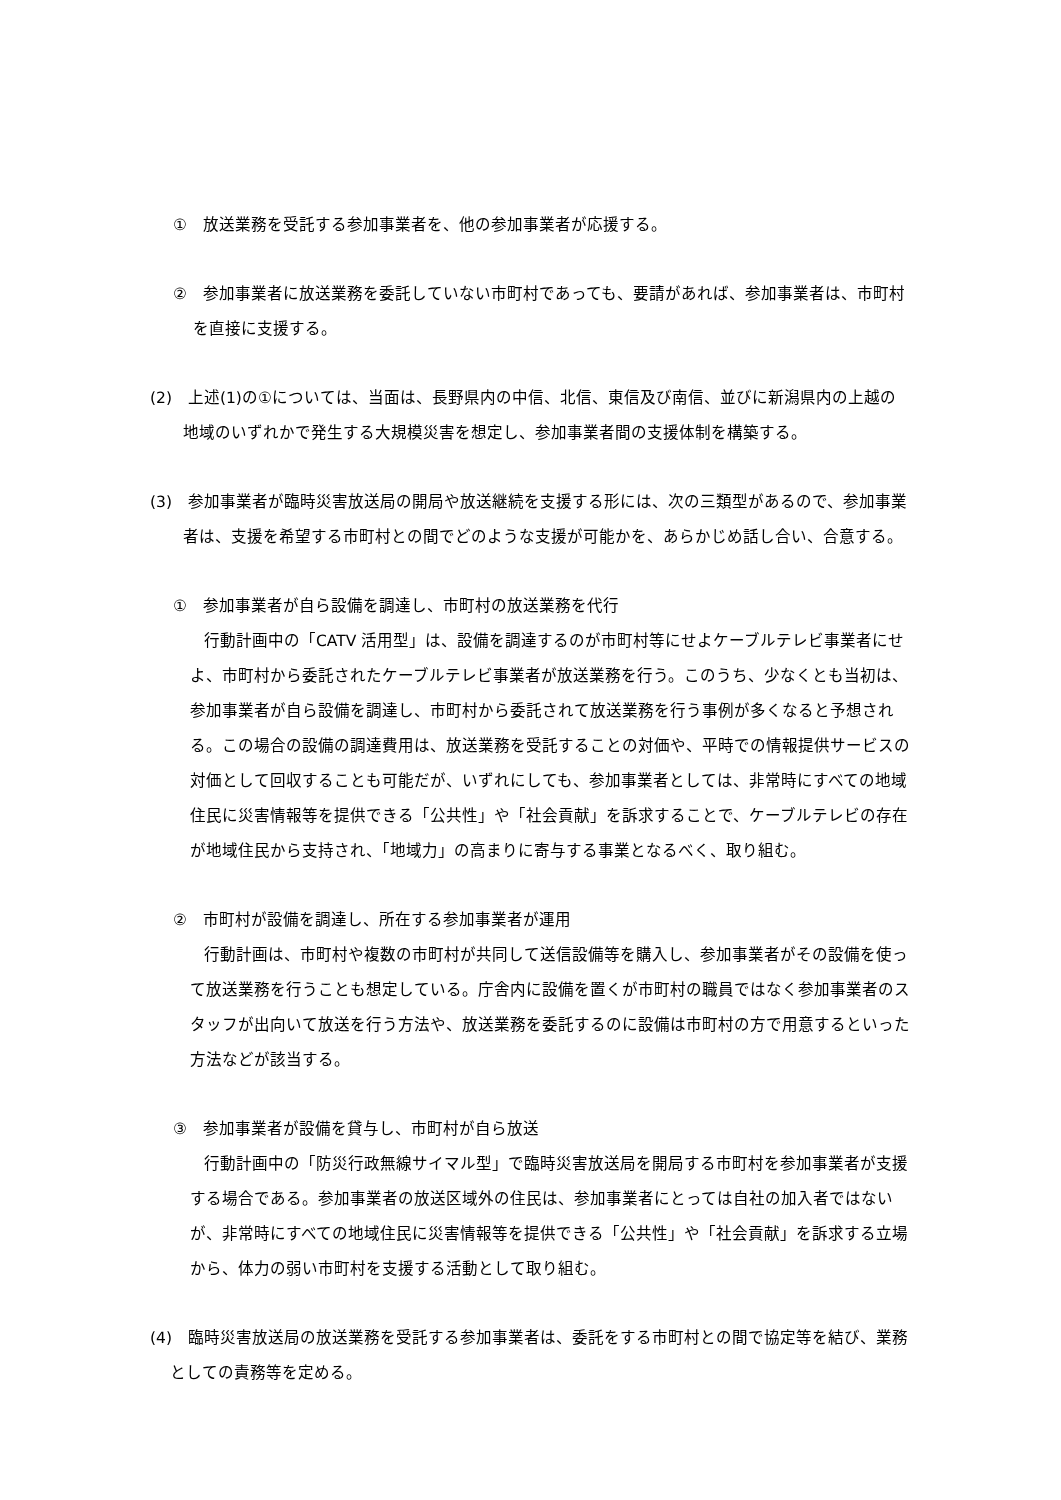①　放送業務を受託する参加事業者を、他の参加事業者が応援する。
②　参加事業者に放送業務を委託していない市町村であっても、要請があれば、参加事業者は、市町村を直接に支援する。
(2)　上述(1)の①については、当面は、長野県内の中信、北信、東信及び南信、並びに新潟県内の上越の地域のいずれかで発生する大規模災害を想定し、参加事業者間の支援体制を構築する。
(3)　参加事業者が臨時災害放送局の開局や放送継続を支援する形には、次の三類型があるので、参加事業者は、支援を希望する市町村との間でどのような支援が可能かを、あらかじめ話し合い、合意する。
①　参加事業者が自ら設備を調達し、市町村の放送業務を代行
行動計画中の「CATV 活用型」は、設備を調達するのが市町村等にせよケーブルテレビ事業者にせよ、市町村から委託されたケーブルテレビ事業者が放送業務を行う。このうち、少なくとも当初は、参加事業者が自ら設備を調達し、市町村から委託されて放送業務を行う事例が多くなると予想される。この場合の設備の調達費用は、放送業務を受託することの対価や、平時での情報提供サービスの対価として回収することも可能だが、いずれにしても、参加事業者としては、非常時にすべての地域住民に災害情報等を提供できる「公共性」や「社会貢献」を訴求することで、ケーブルテレビの存在が地域住民から支持され、「地域力」の高まりに寄与する事業となるべく、取り組む。
②　市町村が設備を調達し、所在する参加事業者が運用
行動計画は、市町村や複数の市町村が共同して送信設備等を購入し、参加事業者がその設備を使って放送業務を行うことも想定している。庁舎内に設備を置くが市町村の職員ではなく参加事業者のスタッフが出向いて放送を行う方法や、放送業務を委託するのに設備は市町村の方で用意するといった方法などが該当する。
③　参加事業者が設備を貸与し、市町村が自ら放送
行動計画中の「防災行政無線サイマル型」で臨時災害放送局を開局する市町村を参加事業者が支援する場合である。参加事業者の放送区域外の住民は、参加事業者にとっては自社の加入者ではないが、非常時にすべての地域住民に災害情報等を提供できる「公共性」や「社会貢献」を訴求する立場から、体力の弱い市町村を支援する活動として取り組む。
(4)　臨時災害放送局の放送業務を受託する参加事業者は、委託をする市町村との間で協定等を結び、業務としての責務等を定める。